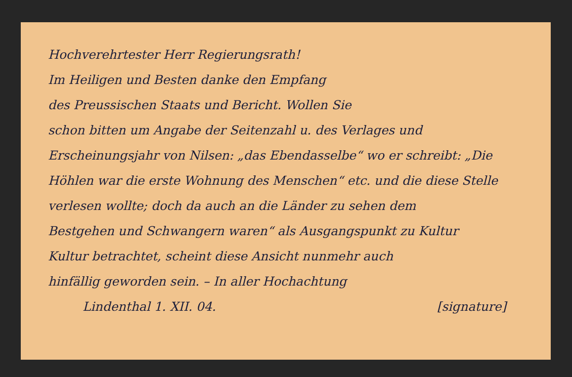Hochverehrtester Herr Regierungsrath!
Im Heiligen und Besten danke den Empfang
des Preussischen Staats und Bericht. Wollen Sie
schon bitten um Angabe der Seitenzahl u. des Verlages und
Erscheinungsjahr von Nilsen: „das Ebendasselbe“ wo er schreibt: „Die
Höhlen war die erste Wohnung des Menschen“ etc. und die diese Stelle
verlesen wollte; doch da auch an die Länder zu sehen dem
Bestgehen und Schwangern waren“ als Ausgangspunkt zu Kultur
Kultur betrachtet, scheint diese Ansicht nunmehr auch
hinfällig geworden sein. – In aller Hochachtung
Lindenthal 1. XII. 04. [signature]